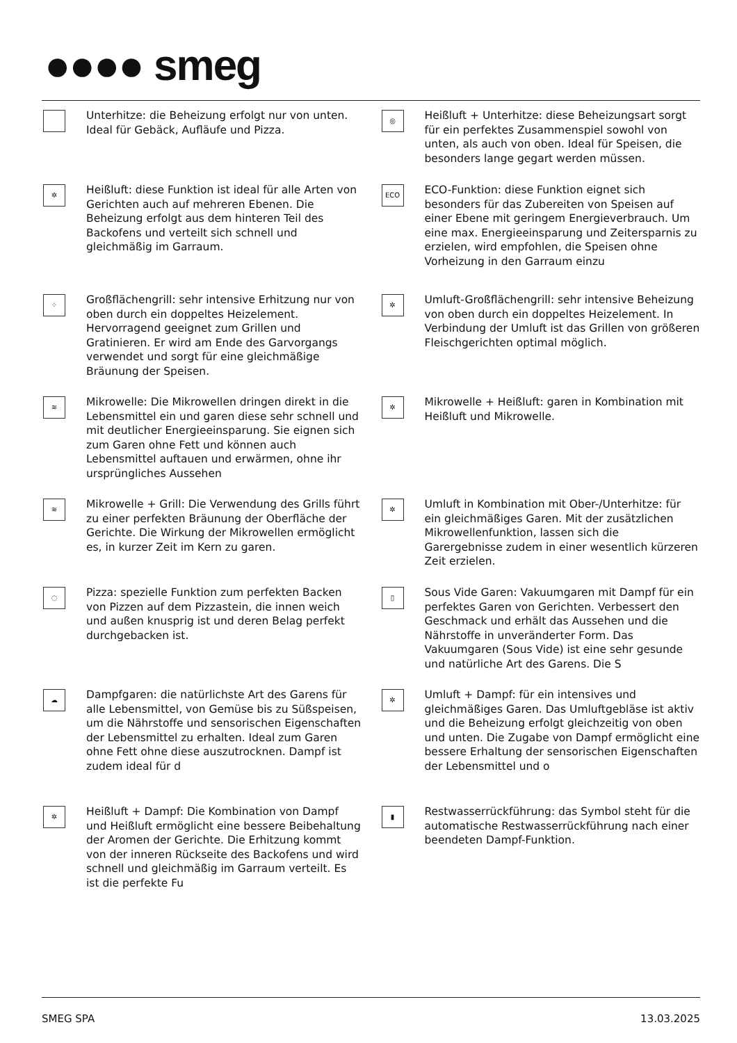●●●● smeg
Unterhitze: die Beheizung erfolgt nur von unten. Ideal für Gebäck, Aufläufe und Pizza.
◎
Heißluft + Unterhitze: diese Beheizungsart sorgt für ein perfektes Zusammenspiel sowohl von unten, als auch von oben. Ideal für Speisen, die besonders lange gegart werden müssen.
✲
Heißluft: diese Funktion ist ideal für alle Arten von Gerichten auch auf mehreren Ebenen. Die Beheizung erfolgt aus dem hinteren Teil des Backofens und verteilt sich schnell und gleichmäßig im Garraum.
ECO
ECO-Funktion: diese Funktion eignet sich besonders für das Zubereiten von Speisen auf einer Ebene mit geringem Energieverbrauch. Um eine max. Energieeinsparung und Zeitersparnis zu erzielen, wird empfohlen, die Speisen ohne Vorheizung in den Garraum einzu
⁘
Großflächengrill: sehr intensive Erhitzung nur von oben durch ein doppeltes Heizelement. Hervorragend geeignet zum Grillen und Gratinieren. Er wird am Ende des Garvorgangs verwendet und sorgt für eine gleichmäßige Bräunung der Speisen.
✲
Umluft-Großflächengrill: sehr intensive Beheizung von oben durch ein doppeltes Heizelement. In Verbindung der Umluft ist das Grillen von größeren Fleischgerichten optimal möglich.
≋
Mikrowelle: Die Mikrowellen dringen direkt in die Lebensmittel ein und garen diese sehr schnell und mit deutlicher Energieeinsparung. Sie eignen sich zum Garen ohne Fett und können auch Lebensmittel auftauen und erwärmen, ohne ihr ursprüngliches Aussehen
✲
Mikrowelle + Heißluft: garen in Kombination mit Heißluft und Mikrowelle.
≋
Mikrowelle + Grill: Die Verwendung des Grills führt zu einer perfekten Bräunung der Oberfläche der Gerichte. Die Wirkung der Mikrowellen ermöglicht es, in kurzer Zeit im Kern zu garen.
✲
Umluft in Kombination mit Ober-/Unterhitze: für ein gleichmäßiges Garen. Mit der zusätzlichen Mikrowellenfunktion, lassen sich die Garergebnisse zudem in einer wesentlich kürzeren Zeit erzielen.
◌
Pizza: spezielle Funktion zum perfekten Backen von Pizzen auf dem Pizzastein, die innen weich und außen knusprig ist und deren Belag perfekt durchgebacken ist.
▯
Sous Vide Garen: Vakuumgaren mit Dampf für ein perfektes Garen von Gerichten. Verbessert den Geschmack und erhält das Aussehen und die Nährstoffe in unveränderter Form. Das Vakuumgaren (Sous Vide) ist eine sehr gesunde und natürliche Art des Garens. Die S
☁
Dampfgaren: die natürlichste Art des Garens für alle Lebensmittel, von Gemüse bis zu Süßspeisen, um die Nährstoffe und sensorischen Eigenschaften der Lebensmittel zu erhalten. Ideal zum Garen ohne Fett ohne diese auszutrocknen. Dampf ist zudem ideal für d
✲
Umluft + Dampf: für ein intensives und gleichmäßiges Garen. Das Umluftgebläse ist aktiv und die Beheizung erfolgt gleichzeitig von oben und unten. Die Zugabe von Dampf ermöglicht eine bessere Erhaltung der sensorischen Eigenschaften der Lebensmittel und o
✲
Heißluft + Dampf: Die Kombination von Dampf und Heißluft ermöglicht eine bessere Beibehaltung der Aromen der Gerichte. Die Erhitzung kommt von der inneren Rückseite des Backofens und wird schnell und gleichmäßig im Garraum verteilt. Es ist die perfekte Fu
▮
Restwasserrückführung: das Symbol steht für die automatische Restwasserrückführung nach einer beendeten Dampf-Funktion.
SMEG SPA 13.03.2025